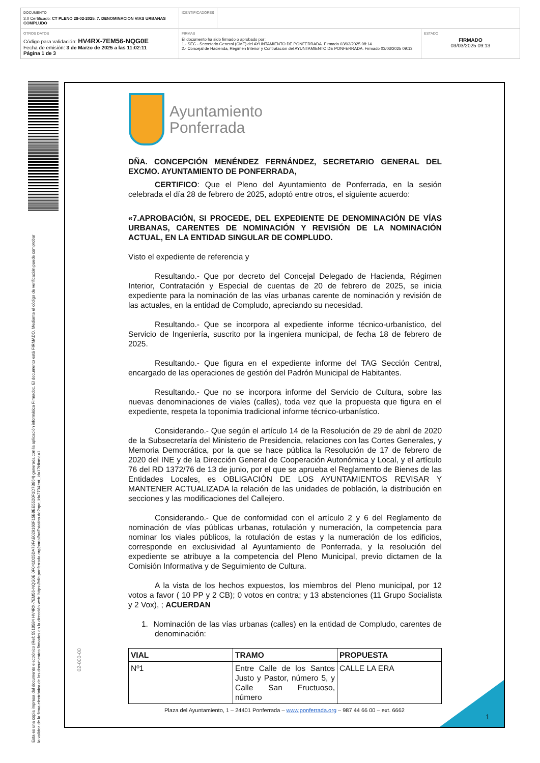DOCUMENTO
3.0 Certificado: CT PLENO 28-02-2025. 7. DENOMINACION VIAS URBANAS COMPLUDO
IDENTIFICADORES
OTROS DATOS
Código para validación: HV4RX-7EM56-NQG0E
Fecha de emisión: 3 de Marzo de 2025 a las 11:02:11
Página 1 de 3
FIRMAS
El documento ha sido firmado o aprobado por :
1.- SEC - Secretario General (CMF) del AYUNTAMIENTO DE PONFERRADA. Firmado 03/03/2025 08:14
2.- Concejal de Hacienda, Régimen Interior y Contratación del AYUNTAMIENTO DE PONFERRADA. Firmado 03/03/2025 09:13
ESTADO
FIRMADO
03/03/2025 09:13
Esta es una copia impresa del documento electrónico (Ref: 5918584 HV4RX-7EM56-NQG0E 0F041D25DA73FAE029160F15B8EE5520F1D7B864) generada con la aplicación informática Firmadoc. El documento está FIRMADO. Mediante el código de verificación puede comprobar la validez de la firma electrónica de los documentos firmados en la dirección web: https://clic.ponferrada.org/portal/noEstatica.do?opc_id=279&ent_id=1?idioma=1
Ayuntamiento
Ponferrada
DÑA. CONCEPCIÓN MENÉNDEZ FERNÁNDEZ, SECRETARIO GENERAL DEL EXCMO. AYUNTAMIENTO DE PONFERRADA,
CERTIFICO: Que el Pleno del Ayuntamiento de Ponferrada, en la sesión celebrada el día 28 de febrero de 2025, adoptó entre otros, el siguiente acuerdo:
«7.APROBACIÓN, SI PROCEDE, DEL EXPEDIENTE DE DENOMINACIÓN DE VÍAS URBANAS, CARENTES DE NOMINACIÓN Y REVISIÓN DE LA NOMINACIÓN ACTUAL, EN LA ENTIDAD SINGULAR DE COMPLUDO.
Visto el expediente de referencia y
Resultando.- Que por decreto del Concejal Delegado de Hacienda, Régimen Interior, Contratación y Especial de cuentas de 20 de febrero de 2025, se inicia expediente para la nominación de las vías urbanas carente de nominación y revisión de las actuales, en la entidad de Compludo, apreciando su necesidad.
Resultando.- Que se incorpora al expediente informe técnico-urbanístico, del Servicio de Ingeniería, suscrito por la ingeniera municipal, de fecha 18 de febrero de 2025.
Resultando.- Que figura en el expediente informe del TAG Sección Central, encargado de las operaciones de gestión del Padrón Municipal de Habitantes.
Resultando.- Que no se incorpora informe del Servicio de Cultura, sobre las nuevas denominaciones de viales (calles), toda vez que la propuesta que figura en el expediente, respeta la toponimia tradicional informe técnico-urbanístico.
Considerando.- Que según el artículo 14 de la Resolución de 29 de abril de 2020 de la Subsecretaría del Ministerio de Presidencia, relaciones con las Cortes Generales, y Memoria Democrática, por la que se hace pública la Resolución de 17 de febrero de 2020 del INE y de la Dirección General de Cooperación Autonómica y Local, y el artículo 76 del RD 1372/76 de 13 de junio, por el que se aprueba el Reglamento de Bienes de las Entidades Locales, es OBLIGACIÓN DE LOS AYUNTAMIENTOS REVISAR Y MANTENER ACTUALIZADA la relación de las unidades de población, la distribución en secciones y las modificaciones del Callejero.
Considerando.- Que de conformidad con el artículo 2 y 6 del Reglamento de nominación de vías públicas urbanas, rotulación y numeración, la competencia para nominar los viales públicos, la rotulación de estas y la numeración de los edificios, corresponde en exclusividad al Ayuntamiento de Ponferrada, y la resolución del expediente se atribuye a la competencia del Pleno Municipal, previo dictamen de la Comisión Informativa y de Seguimiento de Cultura.
A la vista de los hechos expuestos, los miembros del Pleno municipal, por 12 votos a favor ( 10 PP y 2 CB); 0 votos en contra; y 13 abstenciones (11 Grupo Socialista y 2 Vox), ; ACUERDAN
1. Nominación de las vías urbanas (calles) en la entidad de Compludo, carentes de denominación:
| VIAL | TRAMO | PROPUESTA |
| --- | --- | --- |
| Nº1 | Entre Calle de los Santos Justo y Pastor, número 5, y Calle San Fructuoso, número | CALLE LA ERA |
Plaza del Ayuntamiento, 1 – 24401 Ponferrada – www.ponferrada.org – 987 44 66 00 – ext. 6662
1
02-000-00